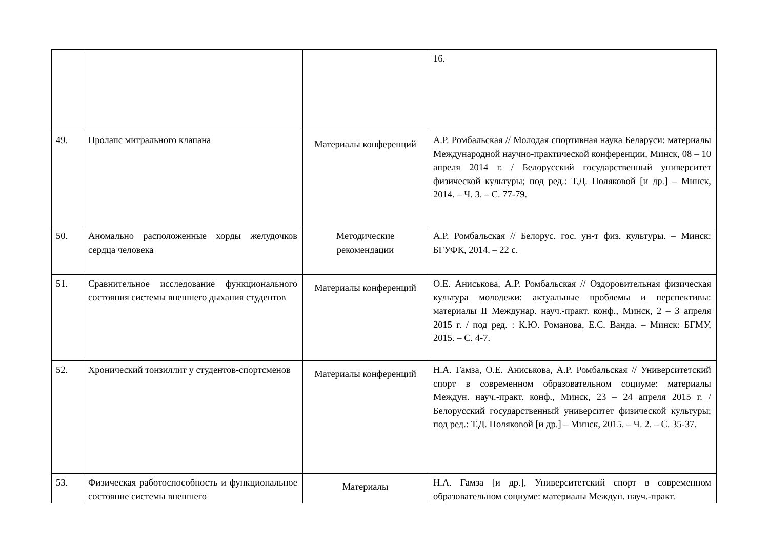| | | | 16. |
| 49. | Пролапс митрального клапана | Материалы конференций | А.Р. Ромбальская // Молодая спортивная наука Беларуси: материалы Международной научно-практической конференции, Минск, 08 – 10 апреля 2014 г. / Белорусский государственный университет физической культуры; под ред.: Т.Д. Поляковой [и др.] – Минск, 2014. – Ч. 3. – С. 77-79. |
| 50. | Аномально расположенные хорды желудочков сердца человека | Методические рекомендации | А.Р. Ромбальская // Белорус. гос. ун-т физ. культуры. – Минск: БГУФК, 2014. – 22 с. |
| 51. | Сравнительное исследование функционального состояния системы внешнего дыхания студентов | Материалы конференций | О.Е. Аниськова, А.Р. Ромбальская // Оздоровительная физическая культура молодежи: актуальные проблемы и перспективы: материалы II Междунар. науч.-практ. конф., Минск, 2 – 3 апреля 2015 г. / под ред. : К.Ю. Романова, Е.С. Ванда. – Минск: БГМУ, 2015. – С. 4-7. |
| 52. | Хронический тонзиллит у студентов-спортсменов | Материалы конференций | Н.А. Гамза, О.Е. Аниськова, А.Р. Ромбальская // Университетский спорт в современном образовательном социуме: материалы Междун. науч.-практ. конф., Минск, 23 – 24 апреля 2015 г. / Белорусский государственный университет физической культуры; под ред.: Т.Д. Поляковой [и др.] – Минск, 2015. – Ч. 2. – С. 35-37. |
| 53. | Физическая работоспособность и функциональное состояние системы внешнего | Материалы | Н.А. Гамза [и др.], Университетский спорт в современном образовательном социуме: материалы Междун. науч.-практ. |